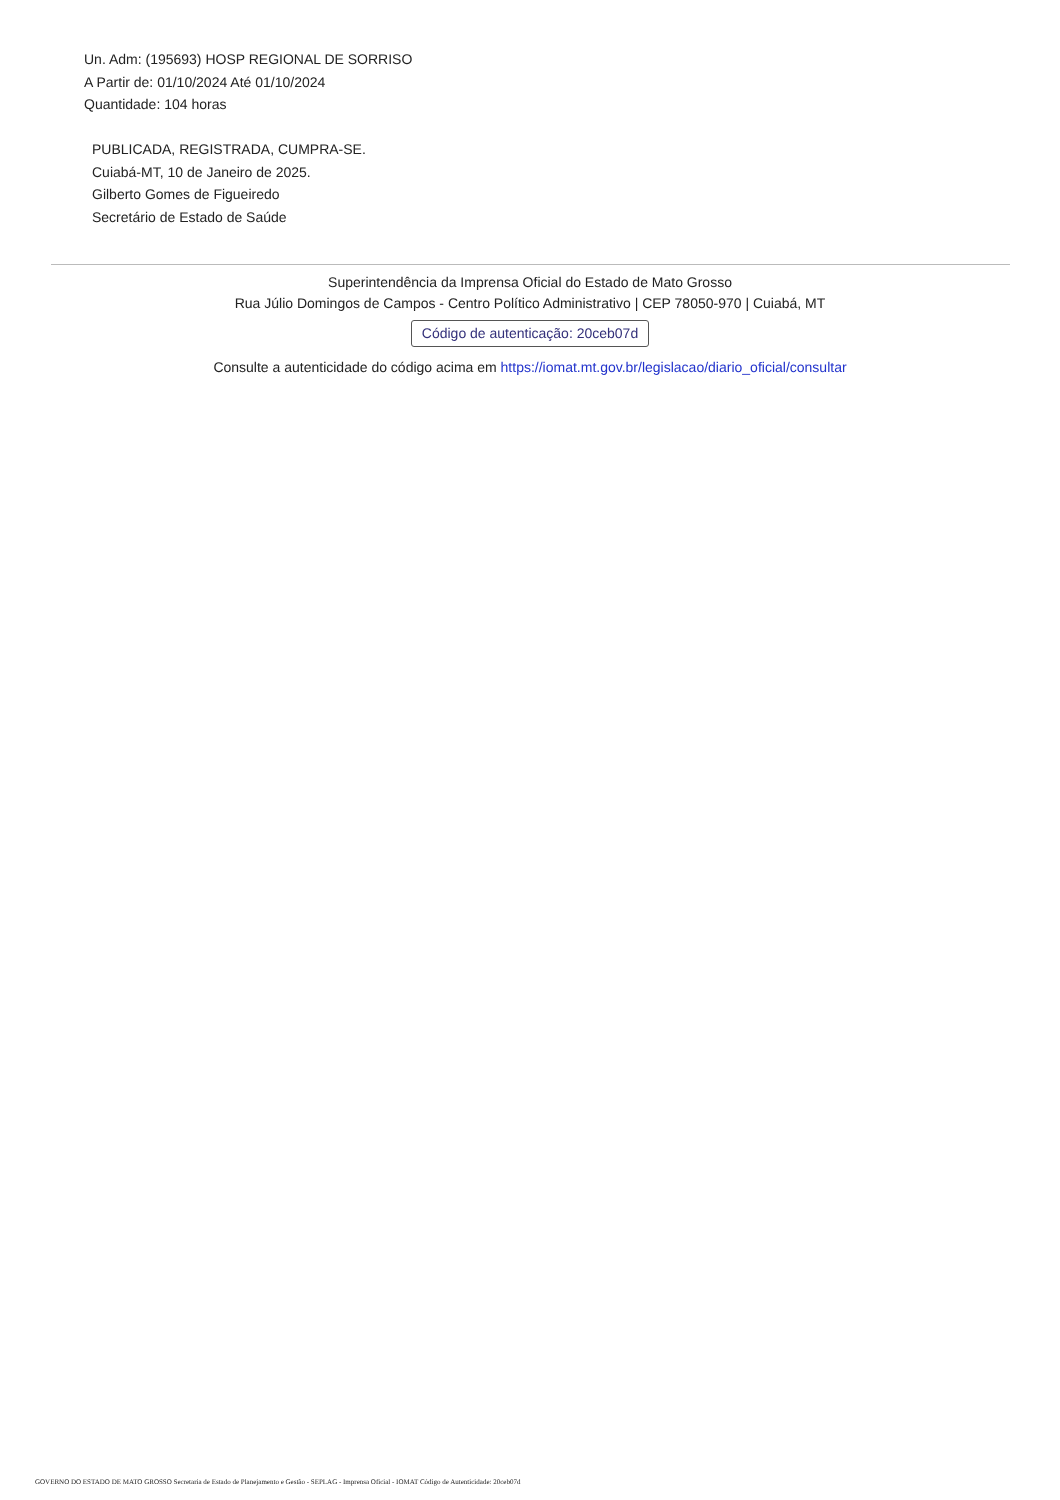Un. Adm: (195693) HOSP REGIONAL DE SORRISO
A Partir de: 01/10/2024 Até 01/10/2024
Quantidade: 104 horas
PUBLICADA, REGISTRADA, CUMPRA-SE.
Cuiabá-MT, 10 de Janeiro de 2025.
Gilberto Gomes de Figueiredo
Secretário de Estado de Saúde
Superintendência da Imprensa Oficial do Estado de Mato Grosso
Rua Júlio Domingos de Campos - Centro Político Administrativo | CEP 78050-970 | Cuiabá, MT
Código de autenticação: 20ceb07d
Consulte a autenticidade do código acima em https://iomat.mt.gov.br/legislacao/diario_oficial/consultar
GOVERNO DO ESTADO DE MATO GROSSO Secretaria de Estado de Planejamento e Gestão - SEPLAG - Imprensa Oficial - IOMAT Código de Autenticidade: 20ceb07d